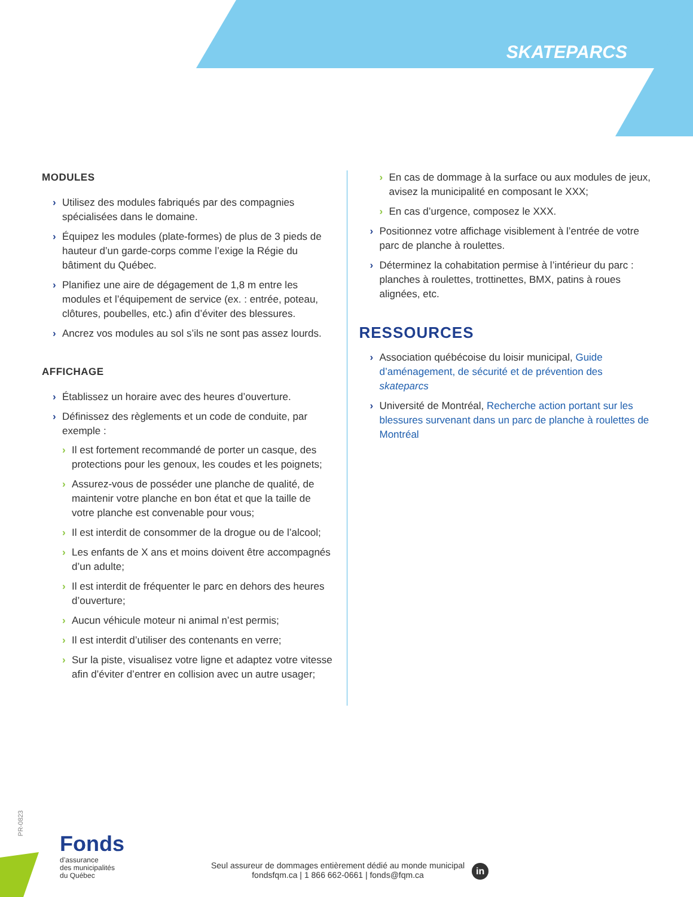SKATEPARCS
MODULES
› Utilisez des modules fabriqués par des compagnies spécialisées dans le domaine.
› Équipez les modules (plate-formes) de plus de 3 pieds de hauteur d’un garde-corps comme l’exige la Régie du bâtiment du Québec.
› Planifiez une aire de dégagement de 1,8 m entre les modules et l’équipement de service (ex. : entrée, poteau, clôtures, poubelles, etc.) afin d’éviter des blessures.
› Ancrez vos modules au sol s’ils ne sont pas assez lourds.
AFFICHAGE
› Établissez un horaire avec des heures d’ouverture.
› Définissez des règlements et un code de conduite, par exemple :
› Il est fortement recommandé de porter un casque, des protections pour les genoux, les coudes et les poignets;
› Assurez-vous de posséder une planche de qualité, de maintenir votre planche en bon état et que la taille de votre planche est convenable pour vous;
› Il est interdit de consommer de la drogue ou de l’alcool;
› Les enfants de X ans et moins doivent être accompagnés d’un adulte;
› Il est interdit de fréquenter le parc en dehors des heures d’ouverture;
› Aucun véhicule moteur ni animal n’est permis;
› Il est interdit d’utiliser des contenants en verre;
› Sur la piste, visualisez votre ligne et adaptez votre vitesse afin d’éviter d’entrer en collision avec un autre usager;
› En cas de dommage à la surface ou aux modules de jeux, avisez la municipalité en composant le XXX;
› En cas d’urgence, composez le XXX.
› Positionnez votre affichage visiblement à l’entrée de votre parc de planche à roulettes.
› Déterminez la cohabitation permise à l’intérieur du parc : planches à roulettes, trottinettes, BMX, patins à roues alignées, etc.
RESSOURCES
› Association québécoise du loisir municipal, Guide d’aménagement, de sécurité et de prévention des skateparcs
› Université de Montréal, Recherche action portant sur les blessures survenant dans un parc de planche à roulettes de Montréal
PR-0823
Fonds
d’assurance
des municipalités
du Québec
Seul assureur de dommages entièrement dédié au monde municipal
fondsfqm.ca | 1 866 662-0661 | fonds@fqm.ca
in